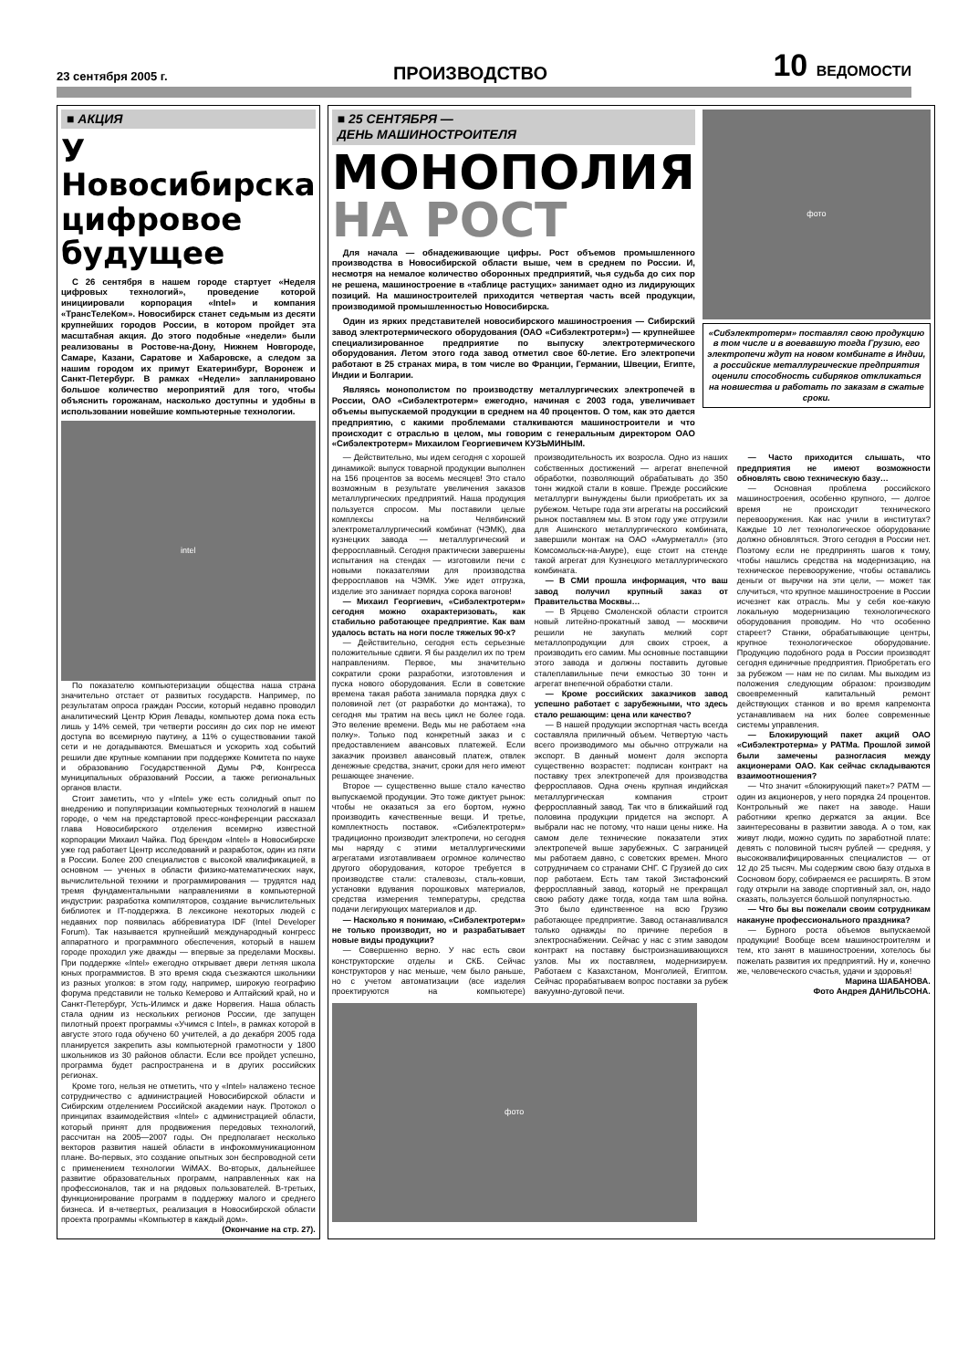23 сентября 2005 г. ПРОИЗВОДСТВО 10 ВЕДОМОСТИ
■ АКЦИЯ
У Новосибирска цифровое будущее
С 26 сентября в нашем городе стартует «Неделя цифровых технологий», проведение которой инициировали корпорация «Intel» и компания «ТрансТелеКом». Новосибирск станет седьмым из десяти крупнейших городов России, в котором пройдет эта масштабная акция. До этого подобные «недели» были реализованы в Ростове-на-Дону, Нижнем Новгороде, Самаре, Казани, Саратове и Хабаровске, а следом за нашим городом их примут Екатеринбург, Воронеж и Санкт-Петербург. В рамках «Недели» запланировано большое количество мероприятий для того, чтобы объяснить горожанам, насколько доступны и удобны в использовании новейшие компьютерные технологии.
intel
По показателю компьютеризации общества наша страна значительно отстает от развитых государств. Например, по результатам опроса граждан России, который недавно проводил аналитический Центр Юрия Левады, компьютер дома пока есть лишь у 14% семей, три четверти россиян до сих пор не имеют доступа во всемирную паутину, а 11% о существовании такой сети и не догадываются. Вмешаться и ускорить ход событий решили две крупные компании при поддержке Комитета по науке и образованию Государственной Думы РФ, Конгресса муниципальных образований России, а также региональных органов власти.
Стоит заметить, что у «Intel» уже есть солидный опыт по внедрению и популяризации компьютерных технологий в нашем городе, о чем на предстартовой пресс-конференции рассказал глава Новосибирского отделения всемирно известной корпорации Михаил Чайка. Под брендом «Intel» в Новосибирске уже год работает Центр исследований и разработок, один из пяти в России. Более 200 специалистов с высокой квалификацией, в основном — ученых в области физико-математических наук, вычислительной техники и программирования — трудятся над тремя фундаментальными направлениями в компьютерной индустрии: разработка компиляторов, создание вычислительных библиотек и IT-поддержка. В лексиконе некоторых людей с недавних пор появилась аббревиатура IDF (Intel Developer Forum). Так называется крупнейший международный конгресс аппаратного и программного обеспечения, который в нашем городе проходил уже дважды — впервые за пределами Москвы. При поддержке «Intel» ежегодно открывает двери летняя школа юных программистов. В это время сюда съезжаются школьники из разных уголков: в этом году, например, широкую географию форума представили не только Кемерово и Алтайский край, но и Санкт-Петербург, Усть-Илимск и даже Норвегия. Наша область стала одним из нескольких регионов России, где запущен пилотный проект программы «Учимся с Intel», в рамках которой в августе этого года обучено 60 учителей, а до декабря 2005 года планируется закрепить азы компьютерной грамотности у 1800 школьников из 30 районов области. Если все пройдет успешно, программа будет распространена и в других российских регионах.
Кроме того, нельзя не отметить, что у «Intel» налажено тесное сотрудничество с администрацией Новосибирской области и Сибирским отделением Российской академии наук. Протокол о принципах взаимодействия «Intel» с администрацией области, который принят для продвижения передовых технологий, рассчитан на 2005—2007 годы. Он предполагает несколько векторов развития нашей области в инфокоммуникационном плане. Во-первых, это создание опытных зон беспроводной сети с применением технологии WiMAX. Во-вторых, дальнейшее развитие образовательных программ, направленных как на профессионалов, так и на рядовых пользователей. В-третьих, функционирование программ в поддержку малого и среднего бизнеса. И в-четвертых, реализация в Новосибирской области проекта программы «Компьютер в каждый дом».
(Окончание на стр. 27).
■ 25 СЕНТЯБРЯ —
ДЕНЬ МАШИНОСТРОИТЕЛЯ
МОНОПОЛИЯ
НА РОСТ
Для начала — обнадеживающие цифры. Рост объемов промышленного производства в Новосибирской области выше, чем в среднем по России. И, несмотря на немалое количество оборонных предприятий, чья судьба до сих пор не решена, машиностроение в «таблице растущих» занимает одно из лидирующих позиций. На машиностроителей приходится четвертая часть всей продукции, производимой промышленностью Новосибирска.
Один из ярких представителей новосибирского машиностроения — Сибирский завод электротермического оборудования (ОАО «Сибэлектротерм») — крупнейшее специализированное предприятие по выпуску электротермического оборудования. Летом этого года завод отметил свое 60-летие. Его электропечи работают в 25 странах мира, в том числе во Франции, Германии, Швеции, Египте, Индии и Болгарии.
Являясь монополистом по производству металлургических электропечей в России, ОАО «Сибэлектротерм» ежегодно, начиная с 2003 года, увеличивает объемы выпускаемой продукции в среднем на 40 процентов. О том, как это дается предприятию, с какими проблемами сталкиваются машиностроители и что происходит с отраслью в целом, мы говорим с генеральным директором ОАО «Сибэлектротерм» Михаилом Георгиевичем КУЗЬМИНЫМ.
фото
«Сибэлектротерм» поставлял свою продукцию в том числе и в воевавшую тогда Грузию, его электропечи ждут на новом комбинате в Индии, а российские металлургические предприятия оценили способность сибиряков откликаться на новшества и работать по заказам в сжатые сроки.
— Действительно, мы идем сегодня с хорошей динамикой: выпуск товарной продукции выполнен на 156 процентов за восемь месяцев! Это стало возможным в результате увеличения заказов металлургических предприятий. Наша продукция пользуется спросом. Мы поставили целые комплексы на Челябинский электрометаллургический комбинат (ЧЭМК), два кузнецких завода — металлургический и ферросплавный. Сегодня практически завершены испытания на стендах — изготовили печи с новыми показателями для производства ферросплавов на ЧЭМК. Уже идет отгрузка, изделие это занимает порядка сорока вагонов!
— Михаил Георгиевич, «Сибэлектротерм» сегодня можно охарактеризовать, как стабильно работающее предприятие. Как вам удалось встать на ноги после тяжелых 90-х?
— Действительно, сегодня есть серьезные положительные сдвиги. Я бы разделил их по трем направлениям. Первое, мы значительно сократили сроки разработки, изготовления и пуска нового оборудования. Если в советские времена такая работа занимала порядка двух с половиной лет (от разработки до монтажа), то сегодня мы тратим на весь цикл не более года. Это веление времени. Ведь мы не работаем «на полку». Только под конкретный заказ и с предоставлением авансовых платежей. Если заказчик произвел авансовый платеж, отвлек денежные средства, значит, сроки для него имеют решающее значение.
Второе — существенно выше стало качество выпускаемой продукции. Это тоже диктует рынок: чтобы не оказаться за его бортом, нужно производить качественные вещи. И третье, комплектность поставок. «Сибэлектротерм» традиционно производит электропечи, но сегодня мы наряду с этими металлургическими агрегатами изготавливаем огромное количество другого оборудования, которое требуется в производстве стали: сталевозы, сталь-ковши, установки вдувания порошковых материалов, средства измерения температуры, средства подачи легирующих материалов и др.
— Насколько я понимаю, «Сибэлектротерм» не только производит, но и разрабатывает новые виды продукции?
— Совершенно верно. У нас есть свои конструкторские отделы и СКБ. Сейчас конструкторов у нас меньше, чем было раньше, но с учетом автоматизации (все изделия проектируются на компьютере) производительность их возросла. Одно из наших собственных достижений — агрегат внепечной обработки, позволяющий обрабатывать до 350 тонн жидкой стали в ковше. Прежде российские металлурги вынуждены были приобретать их за рубежом. Четыре года эти агрегаты на российский рынок поставляем мы. В этом году уже отгрузили для Ашинского металлургического комбината, завершили монтаж на ОАО «Амурметалл» (это Комсомольск-на-Амуре), еще стоит на стенде такой агрегат для Кузнецкого металлургического комбината.
— В СМИ прошла информация, что ваш завод получил крупный заказ от Правительства Москвы…
— В Ярцево Смоленской области строится новый литейно-прокатный завод — москвичи решили не закупать мелкий сорт металлопродукции для своих строек, а производить его самим. Мы основные поставщики этого завода и должны поставить дуговые сталеплавильные печи емкостью 30 тонн и агрегат внепечной обработки стали.
— Кроме российских заказчиков завод успешно работает с зарубежными, что здесь стало решающим: цена или качество?
— В нашей продукции экспортная часть всегда составляла приличный объем. Четвертую часть всего производимого мы обычно отгружали на экспорт. В данный момент доля экспорта существенно возрастет: подписан контракт на поставку трех электропечей для производства ферросплавов. Одна очень крупная индийская металлургическая компания строит ферросплавный завод. Так что в ближайший год половина продукции придется на экспорт. А выбрали нас не потому, что наши цены ниже. На самом деле технические показатели этих электропечей выше зарубежных. С заграницей мы работаем давно, с советских времен. Много сотрудничаем со странами СНГ. С Грузией до сих пор работаем. Есть там такой Зистафонский ферросплавный завод, который не прекращал свою работу даже тогда, когда там шла война. Это было единственное на всю Грузию работающее предприятие. Завод останавливался только однажды по причине перебоя в электроснабжении. Сейчас у нас с этим заводом контракт на поставку быстроизнашивающихся узлов. Мы их поставляем, модернизируем. Работаем с Казахстаном, Монголией, Египтом. Сейчас прорабатываем вопрос поставки за рубеж вакуумно-дуговой печи.
— Часто приходится слышать, что предприятия не имеют возможности обновлять свою техническую базу…
— Основная проблема российского машиностроения, особенно крупного, — долгое время не происходит технического перевооружения. Как нас учили в институтах? Каждые 10 лет технологическое оборудование должно обновляться. Этого сегодня в России нет. Поэтому если не предпринять шагов к тому, чтобы нашлись средства на модернизацию, на техническое перевооружение, чтобы оставались деньги от выручки на эти цели, — может так случиться, что крупное машиностроение в России исчезнет как отрасль. Мы у себя кое-какую локальную модернизацию технологического оборудования проводим. Но что особенно стареет? Станки, обрабатывающие центры, крупное технологическое оборудование. Продукцию подобного рода в России производят сегодня единичные предприятия. Приобретать его за рубежом — нам не по силам. Мы выходим из положения следующим образом: производим своевременный капитальный ремонт действующих станков и во время капремонта устанавливаем на них более современные системы управления.
— Блокирующий пакет акций ОАО «Сибэлектротерма» у РАТМа. Прошлой зимой были замечены разногласия между акционерами ОАО. Как сейчас складываются взаимоотношения?
— Что значит «блокирующий пакет»? РАТМ — один из акционеров, у него порядка 24 процентов. Контрольный же пакет на заводе. Наши работники крепко держатся за акции. Все заинтересованы в развитии завода. А о том, как живут люди, можно судить по заработной плате: девять с половиной тысяч рублей — средняя, у высококвалифицированных специалистов — от 12 до 25 тысяч. Мы содержим свою базу отдыха в Сосновом бору, собираемся ее расширять. В этом году открыли на заводе спортивный зал, он, надо сказать, пользуется большой популярностью.
— Что бы вы пожелали своим сотрудникам накануне профессионального праздника?
— Бурного роста объемов выпускаемой продукции! Вообще всем машиностроителям и тем, кто занят в машиностроении, хотелось бы пожелать развития их предприятий. Ну и, конечно же, человеческого счастья, удачи и здоровья!
Марина ШАБАНОВА.
Фото Андрея ДАНИЛЬСОНА.
фото